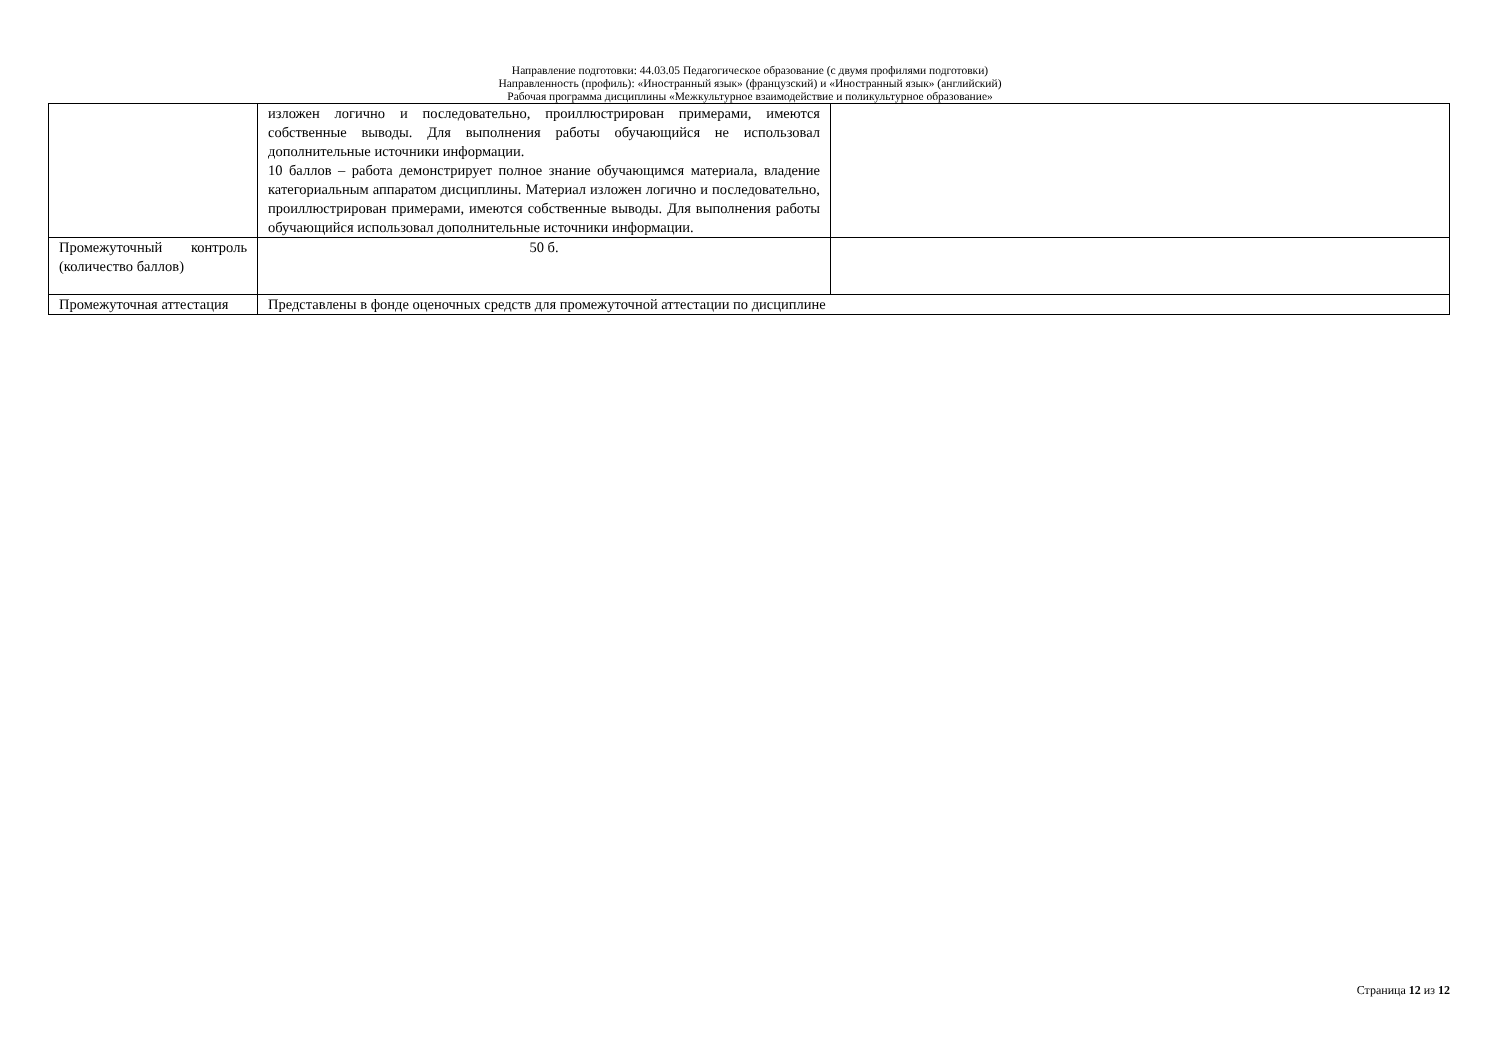Направление подготовки: 44.03.05 Педагогическое образование (с двумя профилями подготовки)
Направленность (профиль): «Иностранный язык» (французский) и «Иностранный язык» (английский)
Рабочая программа дисциплины «Межкультурное взаимодействие и поликультурное образование»
| | изложен логично и последовательно, проиллюстрирован примерами, имеются собственные выводы. Для выполнения работы обучающийся не использовал дополнительные источники информации. 10 баллов – работа демонстрирует полное знание обучающимся материала, владение категориальным аппаратом дисциплины. Материал изложен логично и последовательно, проиллюстрирован примерами, имеются собственные выводы. Для выполнения работы обучающийся использовал дополнительные источники информации. | |
| Промежуточный контроль (количество баллов) | 50 б. | |
| Промежуточная аттестация | Представлены в фонде оценочных средств для промежуточной аттестации по дисциплине | |
Страница 12 из 12